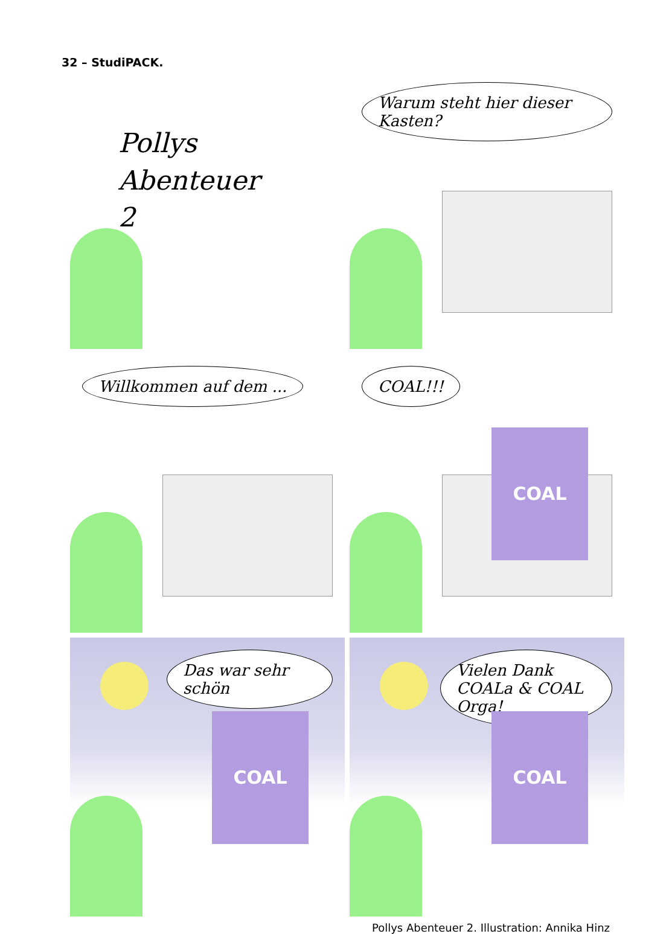32 – StudiPACK.
Pollys
Abenteuer
2
Warum steht hier dieser Kasten?
Willkommen auf dem ...
COAL!!!
COAL
Das war sehr schön
COAL
Vielen Dank COALa & COAL Orga!
COAL
Pollys Abenteuer 2. Illustration: Annika Hinz